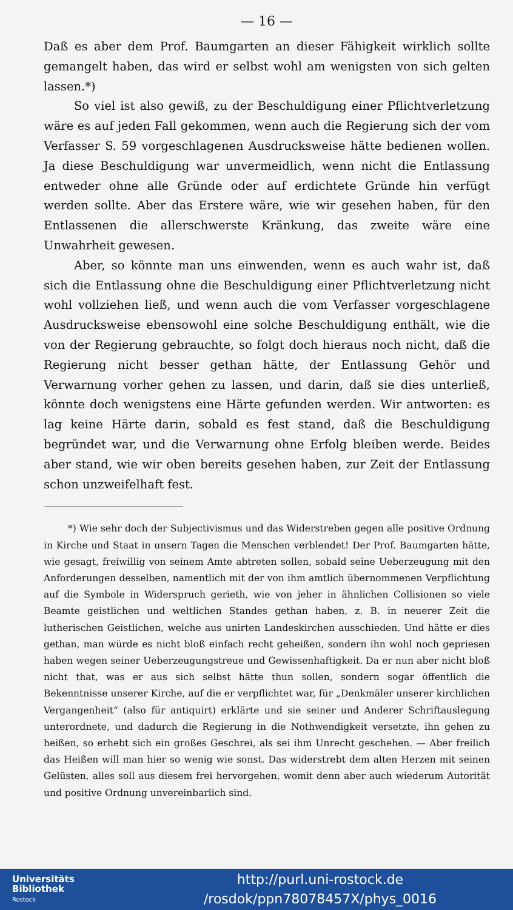— 16 —
Daß es aber dem Prof. Baumgarten an dieser Fähigkeit wirklich sollte gemangelt haben, das wird er selbst wohl am wenigsten von sich gelten lassen.*)
So viel ist also gewiß, zu der Beschuldigung einer Pflichtverletzung wäre es auf jeden Fall gekommen, wenn auch die Regierung sich der vom Verfasser S. 59 vorgeschlagenen Ausdrucksweise hätte bedienen wollen. Ja diese Beschuldigung war unvermeidlich, wenn nicht die Entlassung entweder ohne alle Gründe oder auf erdichtete Gründe hin verfügt werden sollte. Aber das Erstere wäre, wie wir gesehen haben, für den Entlassenen die allerschwerste Kränkung, das zweite wäre eine Unwahrheit gewesen.
Aber, so könnte man uns einwenden, wenn es auch wahr ist, daß sich die Entlassung ohne die Beschuldigung einer Pflichtverletzung nicht wohl vollziehen ließ, und wenn auch die vom Verfasser vorgeschlagene Ausdrucksweise ebensowohl eine solche Beschuldigung enthält, wie die von der Regierung gebrauchte, so folgt doch hieraus noch nicht, daß die Regierung nicht besser gethan hätte, der Entlassung Gehör und Verwarnung vorher gehen zu lassen, und darin, daß sie dies unterließ, könnte doch wenigstens eine Härte gefunden werden. Wir antworten: es lag keine Härte darin, sobald es fest stand, daß die Beschuldigung begründet war, und die Verwarnung ohne Erfolg bleiben werde. Beides aber stand, wie wir oben bereits gesehen haben, zur Zeit der Entlassung schon unzweifelhaft fest.
*) Wie sehr doch der Subjectivismus und das Widerstreben gegen alle positive Ordnung in Kirche und Staat in unsern Tagen die Menschen verblendet! Der Prof. Baumgarten hätte, wie gesagt, freiwillig von seinem Amte abtreten sollen, sobald seine Ueberzeugung mit den Anforderungen desselben, namentlich mit der von ihm amtlich übernommenen Verpflichtung auf die Symbole in Widerspruch gerieth, wie von jeher in ähnlichen Collisionen so viele Beamte geistlichen und weltlichen Standes gethan haben, z. B. in neuerer Zeit die lutherischen Geistlichen, welche aus unirten Landeskirchen ausschieden. Und hätte er dies gethan, man würde es nicht bloß einfach recht geheißen, sondern ihn wohl noch gepriesen haben wegen seiner Ueberzeugungstreue und Gewissenhaftigkeit. Da er nun aber nicht bloß nicht that, was er aus sich selbst hätte thun sollen, sondern sogar öffentlich die Bekenntnisse unserer Kirche, auf die er verpflichtet war, für „Denkmäler unserer kirchlichen Vergangenheit“ (also für antiquirt) erklärte und sie seiner und Anderer Schriftauslegung unterordnete, und dadurch die Regierung in die Nothwendigkeit versetzte, ihn gehen zu heißen, so erhebt sich ein großes Geschrei, als sei ihm Unrecht geschehen. — Aber freilich das Heißen will man hier so wenig wie sonst. Das widerstrebt dem alten Herzen mit seinen Gelüsten, alles soll aus diesem frei hervorgehen, womit denn aber auch wiederum Autorität und positive Ordnung unvereinbarlich sind.
Universitäts
Bibliothek
Rostock
http://purl.uni-rostock.de
/rosdok/ppn78078457X/phys_0016